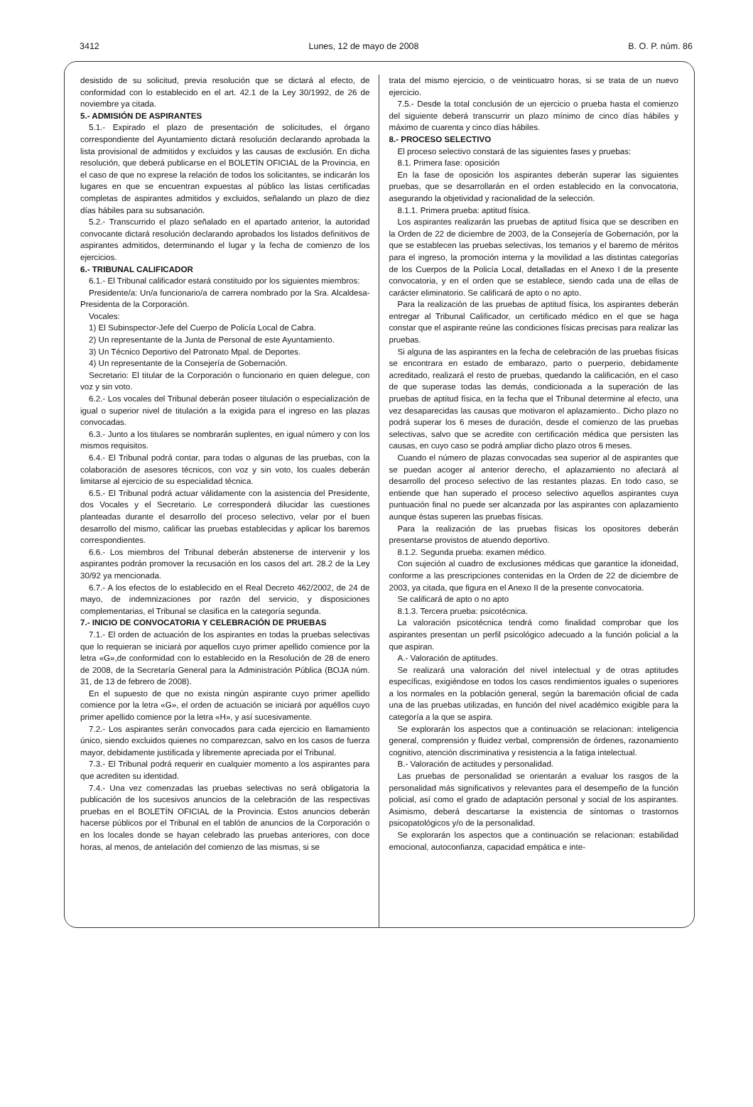3412 Lunes, 12 de mayo de 2008 B. O. P. núm. 86
desistido de su solicitud, previa resolución que se dictará al efecto, de conformidad con lo establecido en el art. 42.1 de la Ley 30/1992, de 26 de noviembre ya citada.
5.- ADMISIÓN DE ASPIRANTES
5.1.- Expirado el plazo de presentación de solicitudes, el órgano correspondiente del Ayuntamiento dictará resolución declarando aprobada la lista provisional de admitidos y excluidos y las causas de exclusión. En dicha resolución, que deberá publicarse en el BOLETÍN OFICIAL de la Provincia, en el caso de que no exprese la relación de todos los solicitantes, se indicarán los lugares en que se encuentran expuestas al público las listas certificadas completas de aspirantes admitidos y excluidos, señalando un plazo de diez días hábiles para su subsanación.
5.2.- Transcurrido el plazo señalado en el apartado anterior, la autoridad convocante dictará resolución declarando aprobados los listados definitivos de aspirantes admitidos, determinando el lugar y la fecha de comienzo de los ejercicios.
6.- TRIBUNAL CALIFICADOR
6.1.- El Tribunal calificador estará constituido por los siguientes miembros:
Presidente/a: Un/a funcionario/a de carrera nombrado por la Sra. Alcaldesa-Presidenta de la Corporación.
Vocales:
1) El Subinspector-Jefe del Cuerpo de Policía Local de Cabra.
2) Un representante de la Junta de Personal de este Ayuntamiento.
3) Un Técnico Deportivo del Patronato Mpal. de Deportes.
4) Un representante de la Consejería de Gobernación.
Secretario: El titular de la Corporación o funcionario en quien delegue, con voz y sin voto.
6.2.- Los vocales del Tribunal deberán poseer titulación o especialización de igual o superior nivel de titulación a la exigida para el ingreso en las plazas convocadas.
6.3.- Junto a los titulares se nombrarán suplentes, en igual número y con los mismos requisitos.
6.4.- El Tribunal podrá contar, para todas o algunas de las pruebas, con la colaboración de asesores técnicos, con voz y sin voto, los cuales deberán limitarse al ejercicio de su especialidad técnica.
6.5.- El Tribunal podrá actuar válidamente con la asistencia del Presidente, dos Vocales y el Secretario. Le corresponderá dilucidar las cuestiones planteadas durante el desarrollo del proceso selectivo, velar por el buen desarrollo del mismo, calificar las pruebas establecidas y aplicar los baremos correspondientes.
6.6.- Los miembros del Tribunal deberán abstenerse de intervenir y los aspirantes podrán promover la recusación en los casos del art. 28.2 de la Ley 30/92 ya mencionada.
6.7.- A los efectos de lo establecido en el Real Decreto 462/2002, de 24 de mayo, de indemnizaciones por razón del servicio, y disposiciones complementarias, el Tribunal se clasifica en la categoría segunda.
7.- INICIO DE CONVOCATORIA Y CELEBRACIÓN DE PRUEBAS
7.1.- El orden de actuación de los aspirantes en todas la pruebas selectivas que lo requieran se iniciará por aquellos cuyo primer apellido comience por la letra «G»,de conformidad con lo establecido en la Resolución de 28 de enero de 2008, de la Secretaría General para la Administración Pública (BOJA núm. 31, de 13 de febrero de 2008).
En el supuesto de que no exista ningún aspirante cuyo primer apellido comience por la letra «G», el orden de actuación se iniciará por aquéllos cuyo primer apellido comience por la letra «H», y así sucesivamente.
7.2.- Los aspirantes serán convocados para cada ejercicio en llamamiento único, siendo excluidos quienes no comparezcan, salvo en los casos de fuerza mayor, debidamente justificada y libremente apreciada por el Tribunal.
7.3.- El Tribunal podrá requerir en cualquier momento a los aspirantes para que acrediten su identidad.
7.4.- Una vez comenzadas las pruebas selectivas no será obligatoria la publicación de los sucesivos anuncios de la celebración de las respectivas pruebas en el BOLETÍN OFICIAL de la Provincia. Estos anuncios deberán hacerse públicos por el Tribunal en el tablón de anuncios de la Corporación o en los locales donde se hayan celebrado las pruebas anteriores, con doce horas, al menos, de antelación del comienzo de las mismas, si se
trata del mismo ejercicio, o de veinticuatro horas, si se trata de un nuevo ejercicio.
7.5.- Desde la total conclusión de un ejercicio o prueba hasta el comienzo del siguiente deberá transcurrir un plazo mínimo de cinco días hábiles y máximo de cuarenta y cinco días hábiles.
8.- PROCESO SELECTIVO
El proceso selectivo constará de las siguientes fases y pruebas:
8.1. Primera fase: oposición
En la fase de oposición los aspirantes deberán superar las siguientes pruebas, que se desarrollarán en el orden establecido en la convocatoria, asegurando la objetividad y racionalidad de la selección.
8.1.1. Primera prueba: aptitud física.
Los aspirantes realizarán las pruebas de aptitud física que se describen en la Orden de 22 de diciembre de 2003, de la Consejería de Gobernación, por la que se establecen las pruebas selectivas, los temarios y el baremo de méritos para el ingreso, la promoción interna y la movilidad a las distintas categorías de los Cuerpos de la Policía Local, detalladas en el Anexo I de la presente convocatoria, y en el orden que se establece, siendo cada una de ellas de carácter eliminatorio. Se calificará de apto o no apto.
Para la realización de las pruebas de aptitud física, los aspirantes deberán entregar al Tribunal Calificador, un certificado médico en el que se haga constar que el aspirante reúne las condiciones físicas precisas para realizar las pruebas.
Si alguna de las aspirantes en la fecha de celebración de las pruebas físicas se encontrara en estado de embarazo, parto o puerperio, debidamente acreditado, realizará el resto de pruebas, quedando la calificación, en el caso de que superase todas las demás, condicionada a la superación de las pruebas de aptitud física, en la fecha que el Tribunal determine al efecto, una vez desaparecidas las causas que motivaron el aplazamiento.. Dicho plazo no podrá superar los 6 meses de duración, desde el comienzo de las pruebas selectivas, salvo que se acredite con certificación médica que persisten las causas, en cuyo caso se podrá ampliar dicho plazo otros 6 meses.
Cuando el número de plazas convocadas sea superior al de aspirantes que se puedan acoger al anterior derecho, el aplazamiento no afectará al desarrollo del proceso selectivo de las restantes plazas. En todo caso, se entiende que han superado el proceso selectivo aquellos aspirantes cuya puntuación final no puede ser alcanzada por las aspirantes con aplazamiento aunque éstas superen las pruebas físicas.
Para la realización de las pruebas físicas los opositores deberán presentarse provistos de atuendo deportivo.
8.1.2. Segunda prueba: examen médico.
Con sujeción al cuadro de exclusiones médicas que garantice la idoneidad, conforme a las prescripciones contenidas en la Orden de 22 de diciembre de 2003, ya citada, que figura en el Anexo II de la presente convocatoria.
Se calificará de apto o no apto
8.1.3. Tercera prueba: psicotécnica.
La valoración psicotécnica tendrá como finalidad comprobar que los aspirantes presentan un perfil psicológico adecuado a la función policial a la que aspiran.
A.- Valoración de aptitudes.
Se realizará una valoración del nivel intelectual y de otras aptitudes específicas, exigiéndose en todos los casos rendimientos iguales o superiores a los normales en la población general, según la baremación oficial de cada una de las pruebas utilizadas, en función del nivel académico exigible para la categoría a la que se aspira.
Se explorarán los aspectos que a continuación se relacionan: inteligencia general, comprensión y fluidez verbal, comprensión de órdenes, razonamiento cognitivo, atención discriminativa y resistencia a la fatiga intelectual.
B.- Valoración de actitudes y personalidad.
Las pruebas de personalidad se orientarán a evaluar los rasgos de la personalidad más significativos y relevantes para el desempeño de la función policial, así como el grado de adaptación personal y social de los aspirantes. Asimismo, deberá descartarse la existencia de síntomas o trastornos psicopatológicos y/o de la personalidad.
Se explorarán los aspectos que a continuación se relacionan: estabilidad emocional, autoconfianza, capacidad empática e inte-